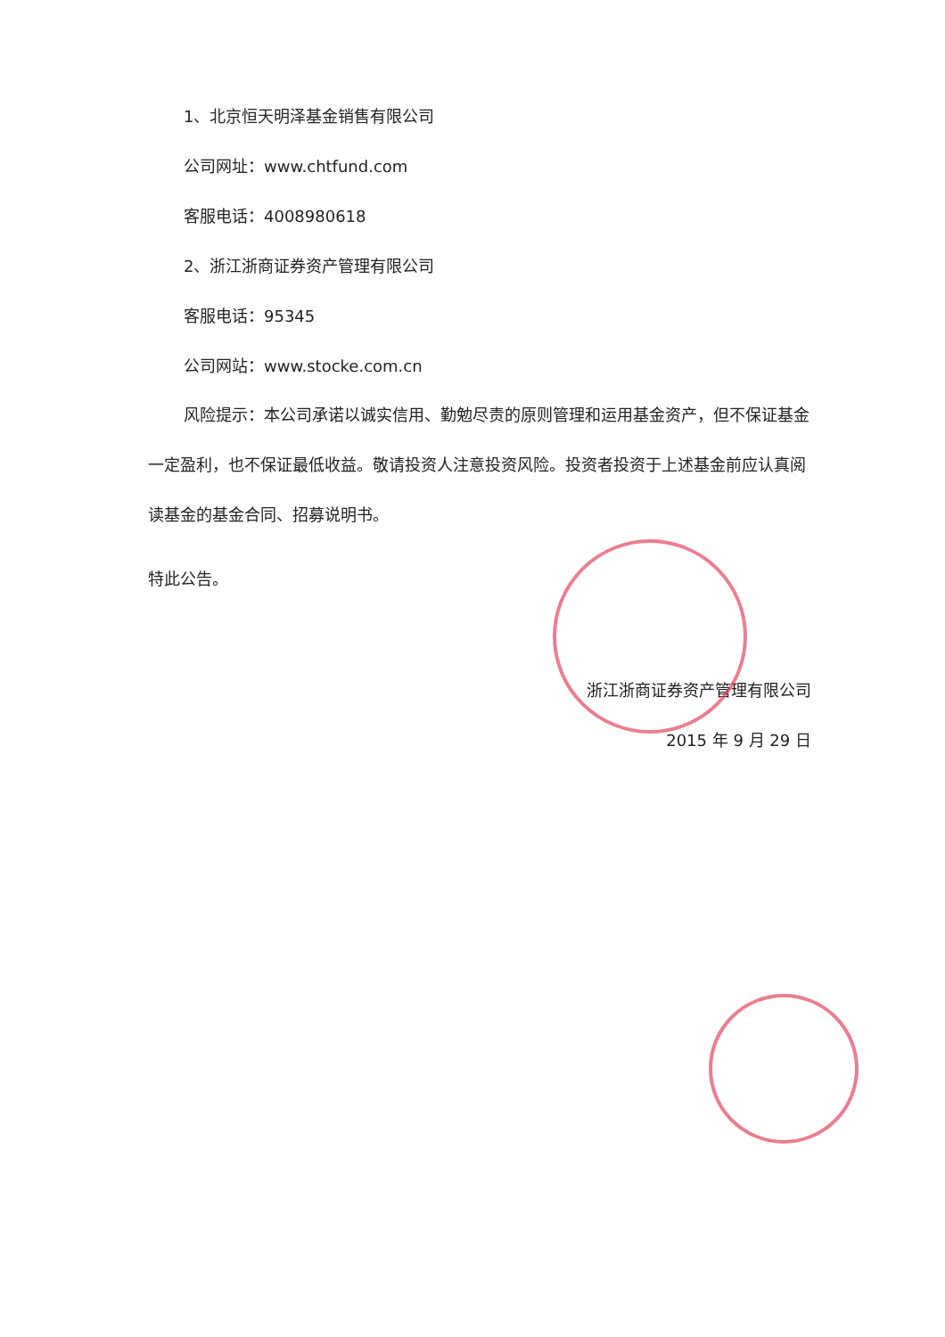1、北京恒天明泽基金销售有限公司
公司网址：www.chtfund.com
客服电话：4008980618
2、浙江浙商证券资产管理有限公司
客服电话：95345
公司网站：www.stocke.com.cn
风险提示：本公司承诺以诚实信用、勤勉尽责的原则管理和运用基金资产，但不保证基金一定盈利，也不保证最低收益。敬请投资人注意投资风险。投资者投资于上述基金前应认真阅读基金的基金合同、招募说明书。
特此公告。
浙江浙商证券资产管理有限公司
2015 年 9 月 29 日